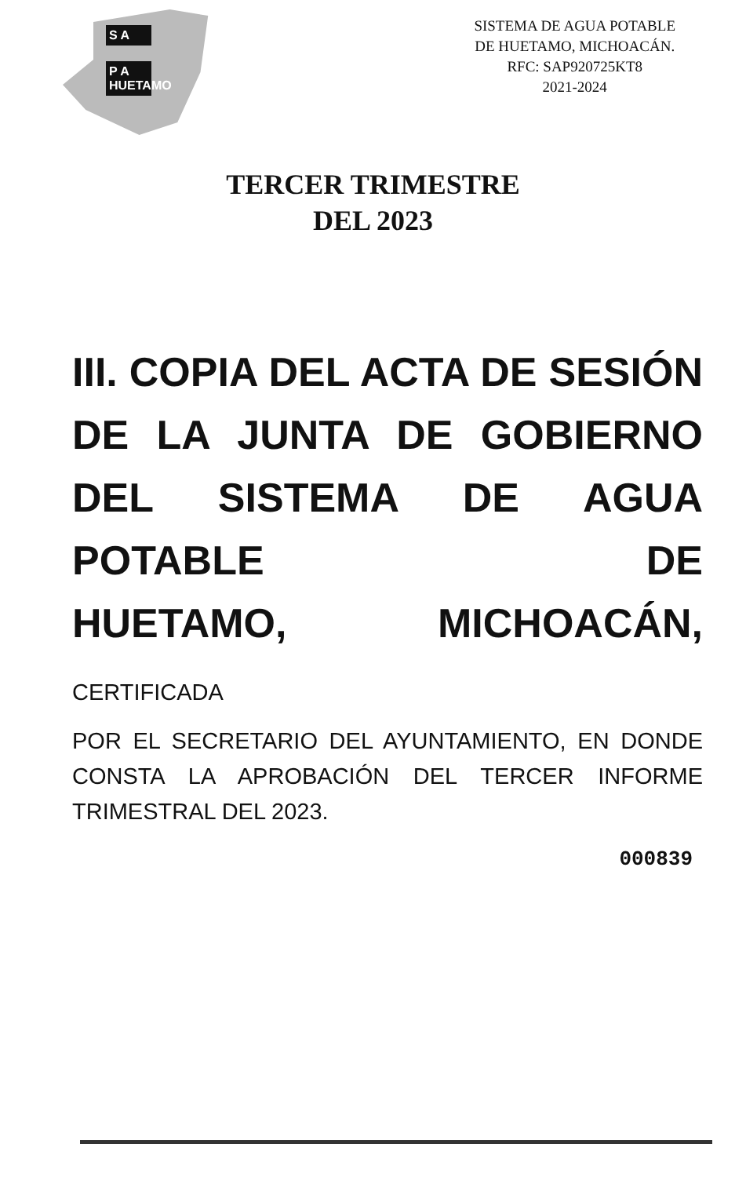S A
P A HUETAMO
SISTEMA DE AGUA POTABLE
DE HUETAMO, MICHOACÁN.
RFC: SAP920725KT8
2021-2024
TERCER TRIMESTRE
DEL 2023
III. COPIA DEL ACTA DE SESIÓN DE LA JUNTA DE GOBIERNO DEL SISTEMA DE AGUA POTABLE DE
HUETAMO, MICHOACÁN, CERTIFICADA
POR EL SECRETARIO DEL AYUNTAMIENTO, EN DONDE CONSTA LA APROBACIÓN DEL TERCER INFORME TRIMESTRAL DEL 2023.
000839